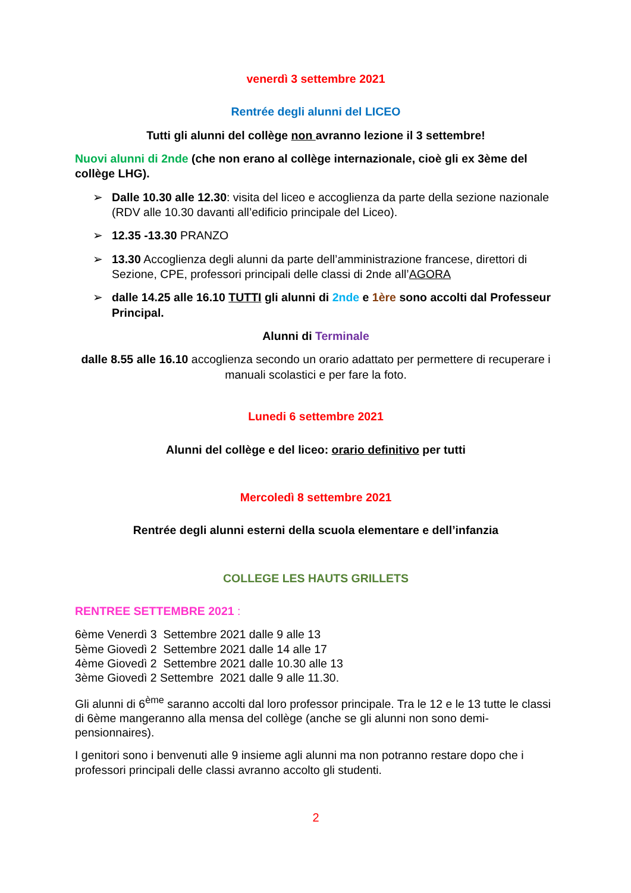venerdì 3 settembre 2021
Rentrée degli alunni del LICEO
Tutti gli alunni del collège non avranno lezione il 3 settembre!
Nuovi alunni di 2nde (che non erano al collège internazionale, cioè gli ex 3ème del collège LHG).
➢ Dalle 10.30 alle 12.30: visita del liceo e accoglienza da parte della sezione nazionale (RDV alle 10.30 davanti all’edificio principale del Liceo).
➢ 12.35 -13.30 PRANZO
➢ 13.30 Accoglienza degli alunni da parte dell’amministrazione francese, direttori di Sezione, CPE, professori principali delle classi di 2nde all’AGORA
➢ dalle 14.25 alle 16.10 TUTTI gli alunni di 2nde e 1ère sono accolti dal Professeur Principal.
Alunni di Terminale
dalle 8.55 alle 16.10 accoglienza secondo un orario adattato per permettere di recuperare i manuali scolastici e per fare la foto.
Lunedi 6 settembre 2021
Alunni del collège e del liceo: orario definitivo per tutti
Mercoledì 8 settembre 2021
Rentrée degli alunni esterni della scuola elementare e dell’infanzia
COLLEGE LES HAUTS GRILLETS
RENTREE SETTEMBRE 2021 :
6ème Venerdì 3 Settembre 2021 dalle 9 alle 13
5ème Giovedì 2 Settembre 2021 dalle 14 alle 17
4ème Giovedì 2 Settembre 2021 dalle 10.30 alle 13
3ème Giovedì 2 Settembre 2021 dalle 9 alle 11.30.
Gli alunni di 6<sup>ème</sup> saranno accolti dal loro professor principale. Tra le 12 e le 13 tutte le classi di 6ème mangeranno alla mensa del collège (anche se gli alunni non sono demi-pensionnaires).
I genitori sono i benvenuti alle 9 insieme agli alunni ma non potranno restare dopo che i professori principali delle classi avranno accolto gli studenti.
2